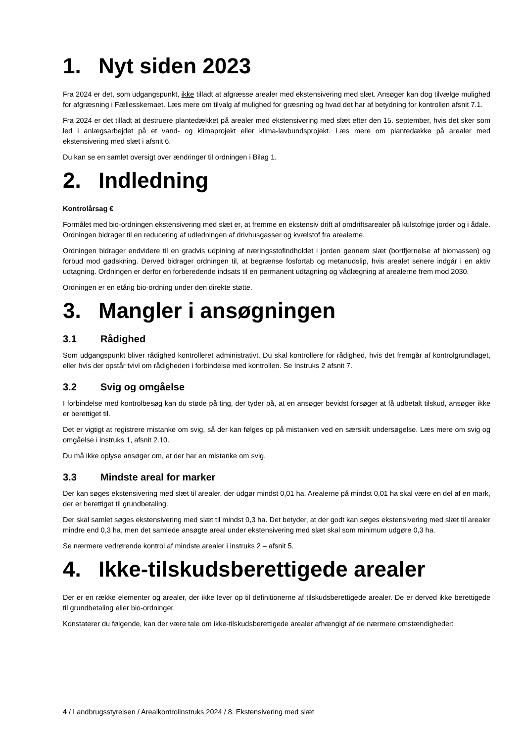1. Nyt siden 2023
Fra 2024 er det, som udgangspunkt, ikke tilladt at afgræsse arealer med ekstensivering med slæt. Ansøger kan dog tilvælge mulighed for afgræsning i Fællesskemaet. Læs mere om tilvalg af mulighed for græsning og hvad det har af betydning for kontrollen afsnit 7.1.
Fra 2024 er det tilladt at destruere plantedækket på arealer med ekstensivering med slæt efter den 15. september, hvis det sker som led i anlægsarbejdet på et vand- og klimaprojekt eller klima-lavbundsprojekt. Læs mere om plantedække på arealer med ekstensivering med slæt i afsnit 6.
Du kan se en samlet oversigt over ændringer til ordningen i Bilag 1.
2. Indledning
Kontrolårsag €
Formålet med bio-ordningen ekstensivering med slæt er, at fremme en ekstensiv drift af omdriftsarealer på kulstofrige jorder og i ådale. Ordningen bidrager til en reducering af udledningen af drivhusgasser og kvælstof fra arealerne.
Ordningen bidrager endvidere til en gradvis udpining af næringsstofindholdet i jorden gennem slæt (bortfjernelse af biomassen) og forbud mod gødskning. Derved bidrager ordningen til, at begrænse fosfortab og metanudslip, hvis arealet senere indgår i en aktiv udtagning. Ordningen er derfor en forberedende indsats til en permanent udtagning og vådlægning af arealerne frem mod 2030.
Ordningen er en etårig bio-ordning under den direkte støtte.
3. Mangler i ansøgningen
3.1 Rådighed
Som udgangspunkt bliver rådighed kontrolleret administrativt. Du skal kontrollere for rådighed, hvis det fremgår af kontrolgrundlaget, eller hvis der opstår tvivl om rådigheden i forbindelse med kontrollen. Se Instruks 2 afsnit 7.
3.2 Svig og omgåelse
I forbindelse med kontrolbesøg kan du støde på ting, der tyder på, at en ansøger bevidst forsøger at få udbetalt tilskud, ansøger ikke er berettiget til.
Det er vigtigt at registrere mistanke om svig, så der kan følges op på mistanken ved en særskilt undersøgelse. Læs mere om svig og omgåelse i instruks 1, afsnit 2.10.
Du må ikke oplyse ansøger om, at der har en mistanke om svig.
3.3 Mindste areal for marker
Der kan søges ekstensivering med slæt til arealer, der udgør mindst 0,01 ha. Arealerne på mindst 0,01 ha skal være en del af en mark, der er berettiget til grundbetaling.
Der skal samlet søges ekstensivering med slæt til mindst 0,3 ha. Det betyder, at der godt kan søges ekstensivering med slæt til arealer mindre end 0,3 ha, men det samlede ansøgte areal under ekstensivering med slæt skal som minimum udgøre 0,3 ha.
Se nærmere vedrørende kontrol af mindste arealer i instruks 2 – afsnit 5.
4. Ikke-tilskudsberettigede arealer
Der er en række elementer og arealer, der ikke lever op til definitionerne af tilskudsberettigede arealer. De er derved ikke berettigede til grundbetaling eller bio-ordninger.
Konstaterer du følgende, kan der være tale om ikke-tilskudsberettigede arealer afhængigt af de nærmere omstændigheder:
4 / Landbrugsstyrelsen / Arealkontrolinstruks 2024 / 8. Ekstensivering med slæt